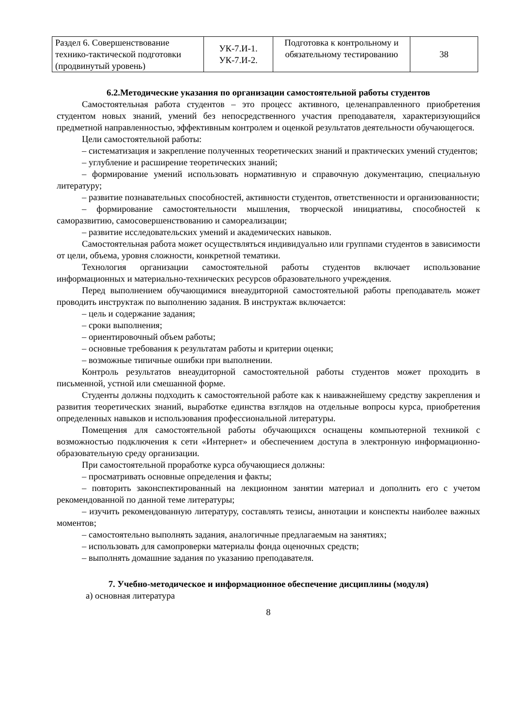| Раздел 6. Совершенствование технико-тактической подготовки (продвинутый уровень) | УК-7.И-1. УК-7.И-2. | Подготовка к контрольному и обязательному тестированию | 38 |
6.2.Методические указания по организации самостоятельной работы студентов
Самостоятельная работа студентов – это процесс активного, целенаправленного приобретения студентом новых знаний, умений без непосредственного участия преподавателя, характеризующийся предметной направленностью, эффективным контролем и оценкой результатов деятельности обучающегося.
Цели самостоятельной работы:
– систематизация и закрепление полученных теоретических знаний и практических умений студентов;
– углубление и расширение теоретических знаний;
– формирование умений использовать нормативную и справочную документацию, специальную литературу;
– развитие познавательных способностей, активности студентов, ответственности и организованности;
– формирование самостоятельности мышления, творческой инициативы, способностей к саморазвитию, самосовершенствованию и самореализации;
– развитие исследовательских умений и академических навыков.
Самостоятельная работа может осуществляться индивидуально или группами студентов в зависимости от цели, объема, уровня сложности, конкретной тематики.
Технология организации самостоятельной работы студентов включает использование информационных и материально-технических ресурсов образовательного учреждения.
Перед выполнением обучающимися внеаудиторной самостоятельной работы преподаватель может проводить инструктаж по выполнению задания. В инструктаж включается:
– цель и содержание задания;
– сроки выполнения;
– ориентировочный объем работы;
– основные требования к результатам работы и критерии оценки;
– возможные типичные ошибки при выполнении.
Контроль результатов внеаудиторной самостоятельной работы студентов может проходить в письменной, устной или смешанной форме.
Студенты должны подходить к самостоятельной работе как к наиважнейшему средству закрепления и развития теоретических знаний, выработке единства взглядов на отдельные вопросы курса, приобретения определенных навыков и использования профессиональной литературы.
Помещения для самостоятельной работы обучающихся оснащены компьютерной техникой с возможностью подключения к сети «Интернет» и обеспечением доступа в электронную информационно-образовательную среду организации.
При самостоятельной проработке курса обучающиеся должны:
– просматривать основные определения и факты;
– повторить законспектированный на лекционном занятии материал и дополнить его с учетом рекомендованной по данной теме литературы;
– изучить рекомендованную литературу, составлять тезисы, аннотации и конспекты наиболее важных моментов;
– самостоятельно выполнять задания, аналогичные предлагаемым на занятиях;
– использовать для самопроверки материалы фонда оценочных средств;
– выполнять домашние задания по указанию преподавателя.
7. Учебно-методическое и информационное обеспечение дисциплины (модуля)
а) основная литература
8